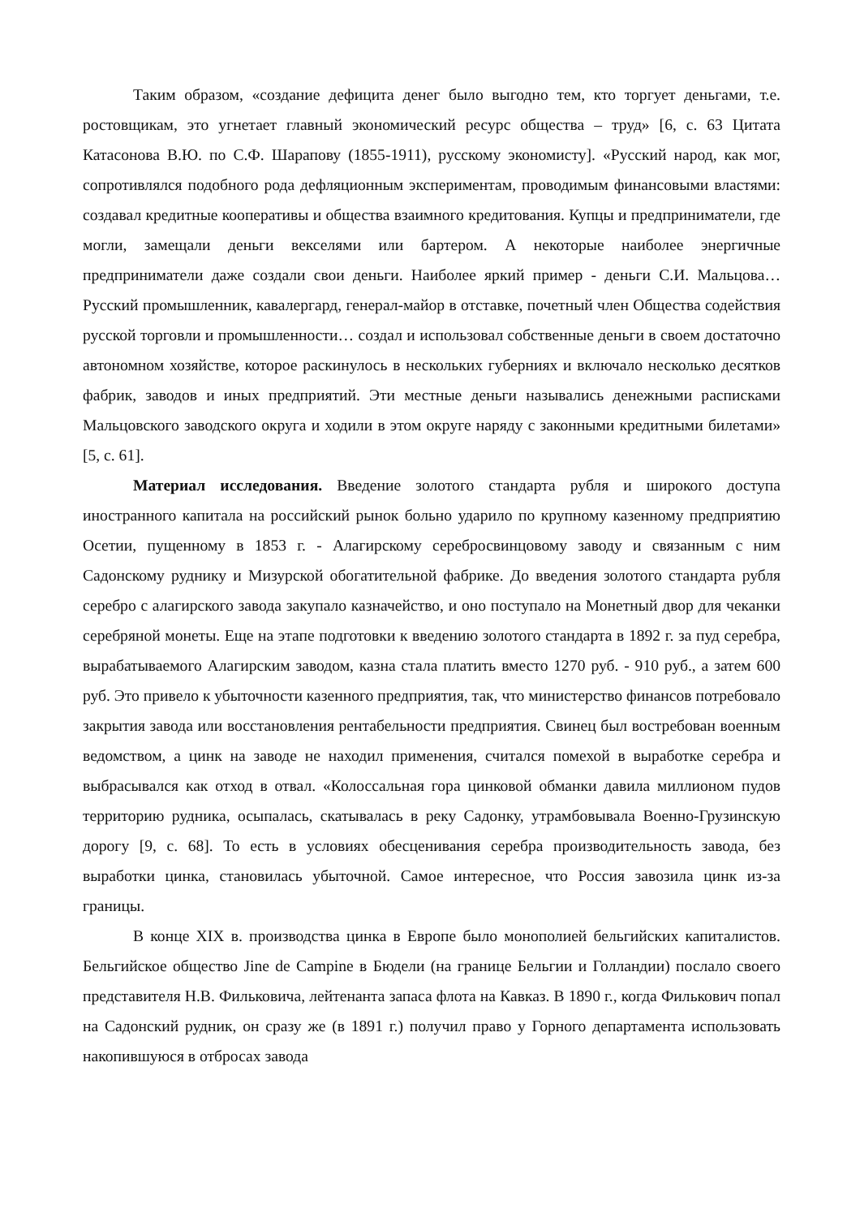Таким образом, «создание дефицита денег было выгодно тем, кто торгует деньгами, т.е. ростовщикам, это угнетает главный экономический ресурс общества – труд» [6, с. 63 Цитата Катасонова В.Ю. по С.Ф. Шарапову (1855-1911), русскому экономисту]. «Русский народ, как мог, сопротивлялся подобного рода дефляционным экспериментам, проводимым финансовыми властями: создавал кредитные кооперативы и общества взаимного кредитования. Купцы и предприниматели, где могли, замещали деньги векселями или бартером. А некоторые наиболее энергичные предприниматели даже создали свои деньги. Наиболее яркий пример - деньги С.И. Мальцова… Русский промышленник, кавалергард, генерал-майор в отставке, почетный член Общества содействия русской торговли и промышленности… создал и использовал собственные деньги в своем достаточно автономном хозяйстве, которое раскинулось в нескольких губерниях и включало несколько десятков фабрик, заводов и иных предприятий. Эти местные деньги назывались денежными расписками Мальцовского заводского округа и ходили в этом округе наряду с законными кредитными билетами» [5, с. 61].
Материал исследования. Введение золотого стандарта рубля и широкого доступа иностранного капитала на российский рынок больно ударило по крупному казенному предприятию Осетии, пущенному в 1853 г. - Алагирскому серебросвинцовому заводу и связанным с ним Садонскому руднику и Мизурской обогатительной фабрике. До введения золотого стандарта рубля серебро с алагирского завода закупало казначейство, и оно поступало на Монетный двор для чеканки серебряной монеты. Еще на этапе подготовки к введению золотого стандарта в 1892 г. за пуд серебра, вырабатываемого Алагирским заводом, казна стала платить вместо 1270 руб. - 910 руб., а затем 600 руб. Это привело к убыточности казенного предприятия, так, что министерство финансов потребовало закрытия завода или восстановления рентабельности предприятия. Свинец был востребован военным ведомством, а цинк на заводе не находил применения, считался помехой в выработке серебра и выбрасывался как отход в отвал. «Колоссальная гора цинковой обманки давила миллионом пудов территорию рудника, осыпалась, скатывалась в реку Садонку, утрамбовывала Военно-Грузинскую дорогу [9, с. 68]. То есть в условиях обесценивания серебра производительность завода, без выработки цинка, становилась убыточной. Самое интересное, что Россия завозила цинк из-за границы.
В конце XIX в. производства цинка в Европе было монополией бельгийских капиталистов. Бельгийское общество Jine de Campine в Бюдели (на границе Бельгии и Голландии) послало своего представителя Н.В. Фильковича, лейтенанта запаса флота на Кавказ. В 1890 г., когда Филькович попал на Садонский рудник, он сразу же (в 1891 г.) получил право у Горного департамента использовать накопившуюся в отбросах завода